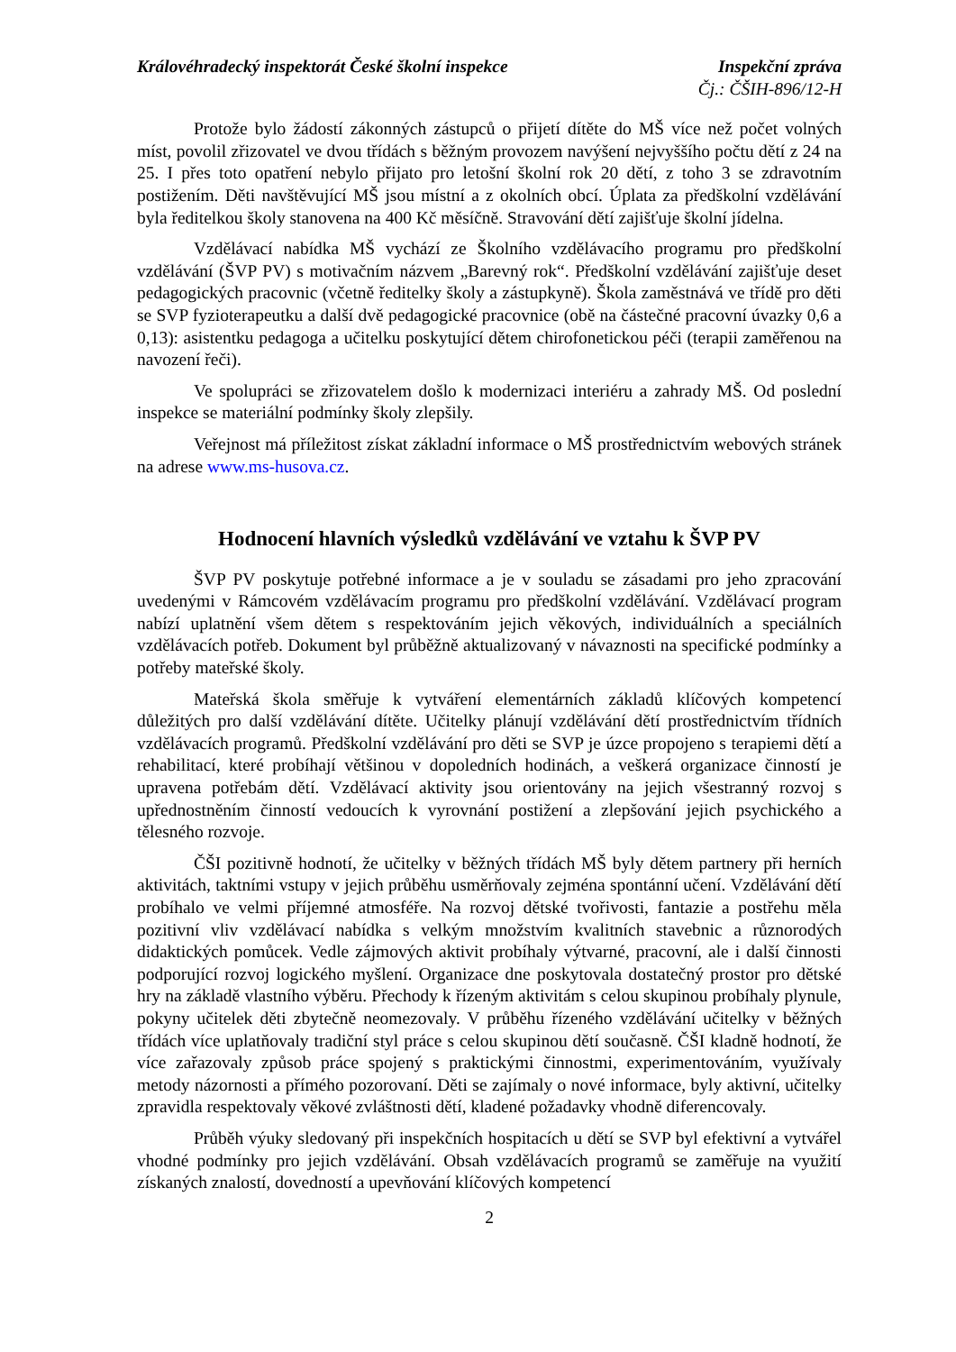Královéhradecký inspektorát České školní inspekce
Inspekční zpráva
Čj.: ČŠIH-896/12-H
Protože bylo žádostí zákonných zástupců o přijetí dítěte do MŠ více než počet volných míst, povolil zřizovatel ve dvou třídách s běžným provozem navýšení nejvyššího počtu dětí z 24 na 25. I přes toto opatření nebylo přijato pro letošní školní rok 20 dětí, z toho 3 se zdravotním postižením. Děti navštěvující MŠ jsou místní a z okolních obcí. Úplata za předškolní vzdělávání byla ředitelkou školy stanovena na 400 Kč měsíčně. Stravování dětí zajišťuje školní jídelna.
Vzdělávací nabídka MŠ vychází ze Školního vzdělávacího programu pro předškolní vzdělávání (ŠVP PV) s motivačním názvem „Barevný rok“. Předškolní vzdělávání zajišťuje deset pedagogických pracovnic (včetně ředitelky školy a zástupkyně). Škola zaměstnává ve třídě pro děti se SVP fyzioterapeutku a další dvě pedagogické pracovnice (obě na částečné pracovní úvazky 0,6 a 0,13): asistentku pedagoga a učitelku poskytující dětem chirofonetickou péči (terapii zaměřenou na navození řeči).
Ve spolupráci se zřizovatelem došlo k modernizaci interiéru a zahrady MŠ. Od poslední inspekce se materiální podmínky školy zlepšily.
Veřejnost má příležitost získat základní informace o MŠ prostřednictvím webových stránek na adrese www.ms-husova.cz.
Hodnocení hlavních výsledků vzdělávání ve vztahu k ŠVP PV
ŠVP PV poskytuje potřebné informace a je v souladu se zásadami pro jeho zpracování uvedenými v Rámcovém vzdělávacím programu pro předškolní vzdělávání. Vzdělávací program nabízí uplatnění všem dětem s respektováním jejich věkových, individuálních a speciálních vzdělávacích potřeb. Dokument byl průběžně aktualizovaný v návaznosti na specifické podmínky a potřeby mateřské školy.
Mateřská škola směřuje k vytváření elementárních základů klíčových kompetencí důležitých pro další vzdělávání dítěte. Učitelky plánují vzdělávání dětí prostřednictvím třídních vzdělávacích programů. Předškolní vzdělávání pro děti se SVP je úzce propojeno s terapiemi dětí a rehabilitací, které probíhají většinou v dopoledních hodinách, a veškerá organizace činností je upravena potřebám dětí. Vzdělávací aktivity jsou orientovány na jejich všestranný rozvoj s upřednostněním činností vedoucích k vyrovnání postižení a zlepšování jejich psychického a tělesného rozvoje.
ČŠI pozitivně hodnotí, že učitelky v běžných třídách MŠ byly dětem partnery při herních aktivitách, taktními vstupy v jejich průběhu usměrňovaly zejména spontánní učení. Vzdělávání dětí probíhalo ve velmi příjemné atmosféře. Na rozvoj dětské tvořivosti, fantazie a postřehu měla pozitivní vliv vzdělávací nabídka s velkým množstvím kvalitních stavebnic a různorodých didaktických pomůcek. Vedle zájmových aktivit probíhaly výtvarné, pracovní, ale i další činnosti podporující rozvoj logického myšlení. Organizace dne poskytovala dostatečný prostor pro dětské hry na základě vlastního výběru. Přechody k řízeným aktivitám s celou skupinou probíhaly plynule, pokyny učitelek děti zbytečně neomezovaly. V průběhu řízeného vzdělávání učitelky v běžných třídách více uplatňovaly tradiční styl práce s celou skupinou dětí současně. ČŠI kladně hodnotí, že více zařazovaly způsob práce spojený s praktickými činnostmi, experimentováním, využívaly metody názornosti a přímého pozorovaní. Děti se zajímaly o nové informace, byly aktivní, učitelky zpravidla respektovaly věkové zvláštnosti dětí, kladené požadavky vhodně diferencovaly.
Průběh výuky sledovaný při inspekčních hospitacích u dětí se SVP byl efektivní a vytvářel vhodné podmínky pro jejich vzdělávání. Obsah vzdělávacích programů se zaměřuje na využití získaných znalostí, dovedností a upevňování klíčových kompetencí
2